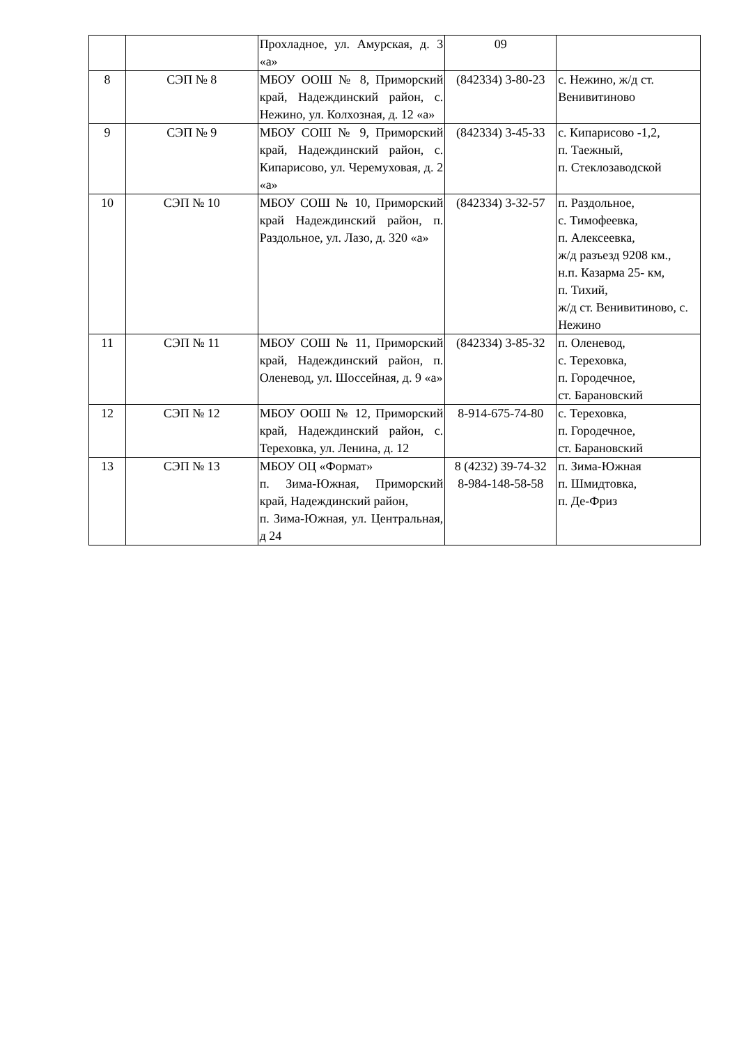| | | Прохладное, ул. Амурская, д. 3 «а» | 09 | |
| 8 | СЭП № 8 | МБОУ ООШ № 8, Приморский край, Надеждинский район, с. Нежино, ул. Колхозная, д. 12 «а» | (842334) 3-80-23 | с. Нежино, ж/д ст. Венивитиново |
| 9 | СЭП № 9 | МБОУ СОШ № 9, Приморский край, Надеждинский район, с. Кипарисово, ул. Черемуховая, д. 2 «а» | (842334) 3-45-33 | с. Кипарисово -1,2, п. Таежный, п. Стеклозаводской |
| 10 | СЭП № 10 | МБОУ СОШ № 10, Приморский край Надеждинский район, п. Раздольное, ул. Лазо, д. 320 «а» | (842334) 3-32-57 | п. Раздольное, с. Тимофеевка, п. Алексеевка, ж/д разъезд 9208 км., н.п. Казарма 25- км, п. Тихий, ж/д ст. Венивитиново, с. Нежино |
| 11 | СЭП № 11 | МБОУ СОШ № 11, Приморский край, Надеждинский район, п. Оленевод, ул. Шоссейная, д. 9 «а» | (842334) 3-85-32 | п. Оленевод, с. Тереховка, п. Городечное, ст. Барановский |
| 12 | СЭП № 12 | МБОУ ООШ № 12, Приморский край, Надеждинский район, с. Тереховка, ул. Ленина, д. 12 | 8-914-675-74-80 | с. Тереховка, п. Городечное, ст. Барановский |
| 13 | СЭП № 13 | МБОУ ОЦ «Формат» п. Зима-Южная, Приморский край, Надеждинский район, п. Зима-Южная, ул. Центральная, д 24 | 8 (4232) 39-74-32 8-984-148-58-58 | п. Зима-Южная п. Шмидтовка, п. Де-Фриз |